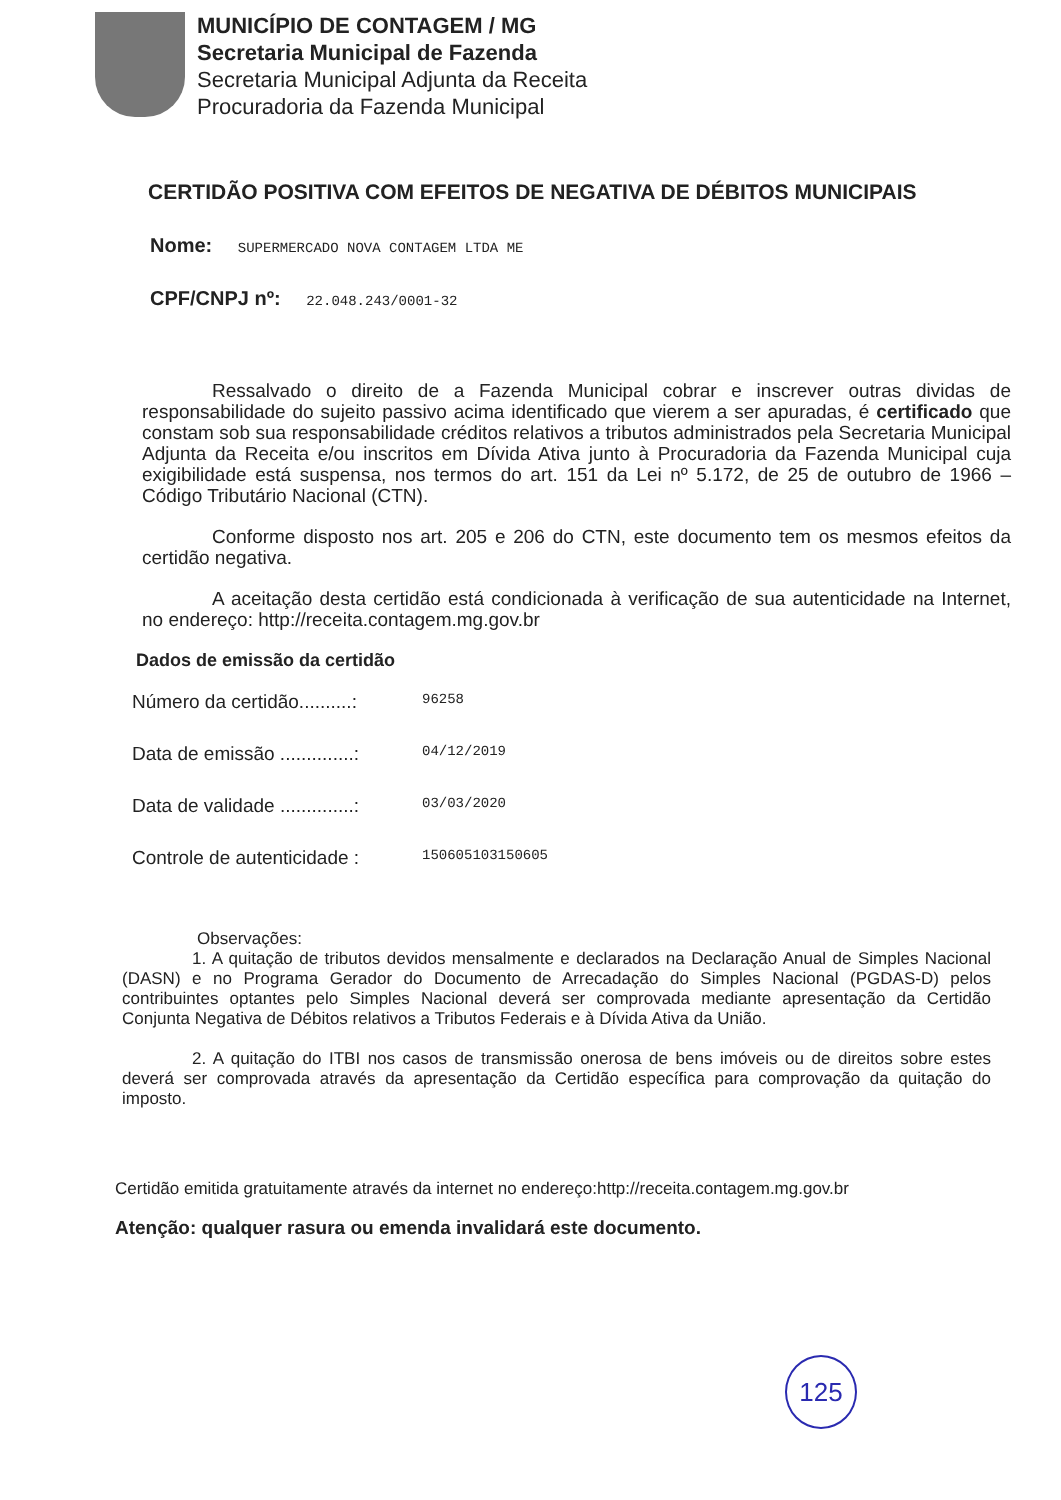MUNICÍPIO DE CONTAGEM / MG
Secretaria Municipal de Fazenda
Secretaria Municipal Adjunta da Receita
Procuradoria da Fazenda Municipal
CERTIDÃO POSITIVA COM EFEITOS DE NEGATIVA DE DÉBITOS MUNICIPAIS
Nome: SUPERMERCADO NOVA CONTAGEM LTDA ME
CPF/CNPJ nº: 22.048.243/0001-32
Ressalvado o direito de a Fazenda Municipal cobrar e inscrever outras dividas de responsabilidade do sujeito passivo acima identificado que vierem a ser apuradas, é certificado que constam sob sua responsabilidade créditos relativos a tributos administrados pela Secretaria Municipal Adjunta da Receita e/ou inscritos em Dívida Ativa junto à Procuradoria da Fazenda Municipal cuja exigibilidade está suspensa, nos termos do art. 151 da Lei nº 5.172, de 25 de outubro de 1966 – Código Tributário Nacional (CTN).
Conforme disposto nos art. 205 e 206 do CTN, este documento tem os mesmos efeitos da certidão negativa.
A aceitação desta certidão está condicionada à verificação de sua autenticidade na Internet, no endereço: http://receita.contagem.mg.gov.br
Dados de emissão da certidão
Número da certidão..........:
96258
Data de emissão ..............:
04/12/2019
Data de validade ..............:
03/03/2020
Controle de autenticidade :
150605103150605
Observações:
1. A quitação de tributos devidos mensalmente e declarados na Declaração Anual de Simples Nacional (DASN) e no Programa Gerador do Documento de Arrecadação do Simples Nacional (PGDAS-D) pelos contribuintes optantes pelo Simples Nacional deverá ser comprovada mediante apresentação da Certidão Conjunta Negativa de Débitos relativos a Tributos Federais e à Dívida Ativa da União.
2. A quitação do ITBI nos casos de transmissão onerosa de bens imóveis ou de direitos sobre estes deverá ser comprovada através da apresentação da Certidão específica para comprovação da quitação do imposto.
Certidão emitida gratuitamente através da internet no endereço:http://receita.contagem.mg.gov.br
Atenção: qualquer rasura ou emenda invalidará este documento.
125